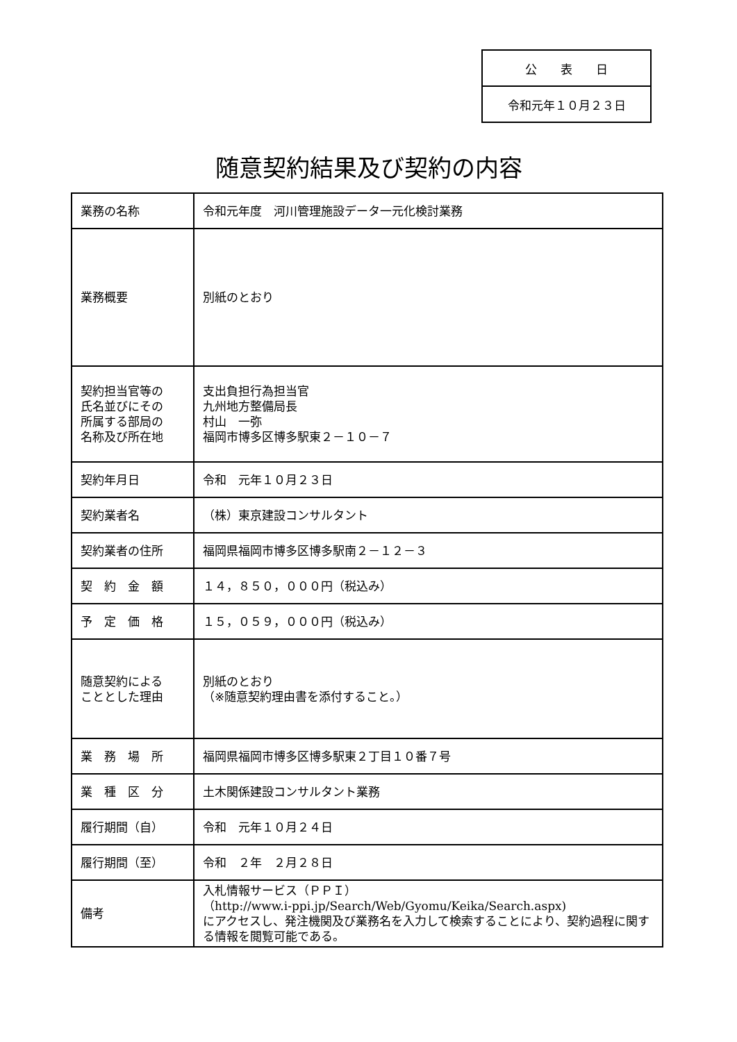| 公 表 日 |
| 令和元年１０月２３日 |
随意契約結果及び契約の内容
| 業務の名称 | 令和元年度 河川管理施設データ一元化検討業務 |
| 業務概要 | 別紙のとおり |
| 契約担当官等の 氏名並びにその 所属する部局の 名称及び所在地 | 支出負担行為担当官 九州地方整備局長 村山 一弥 福岡市博多区博多駅東２－１０－７ |
| 契約年月日 | 令和 元年１０月２３日 |
| 契約業者名 | （株）東京建設コンサルタント |
| 契約業者の住所 | 福岡県福岡市博多区博多駅南２－１２－３ |
| 契 約 金 額 | １４，８５０，０００円（税込み） |
| 予 定 価 格 | １５，０５９，０００円（税込み） |
| 随意契約による こととした理由 | 別紙のとおり （※随意契約理由書を添付すること。） |
| 業 務 場 所 | 福岡県福岡市博多区博多駅東２丁目１０番７号 |
| 業 種 区 分 | 土木関係建設コンサルタント業務 |
| 履行期間（自） | 令和 元年１０月２４日 |
| 履行期間（至） | 令和 ２年 ２月２８日 |
| 備考 | 入札情報サービス（ＰＰＩ） （http://www.i-ppi.jp/Search/Web/Gyomu/Keika/Search.aspx) にアクセスし、発注機関及び業務名を入力して検索することにより、契約過程に関する情報を閲覧可能である。 |